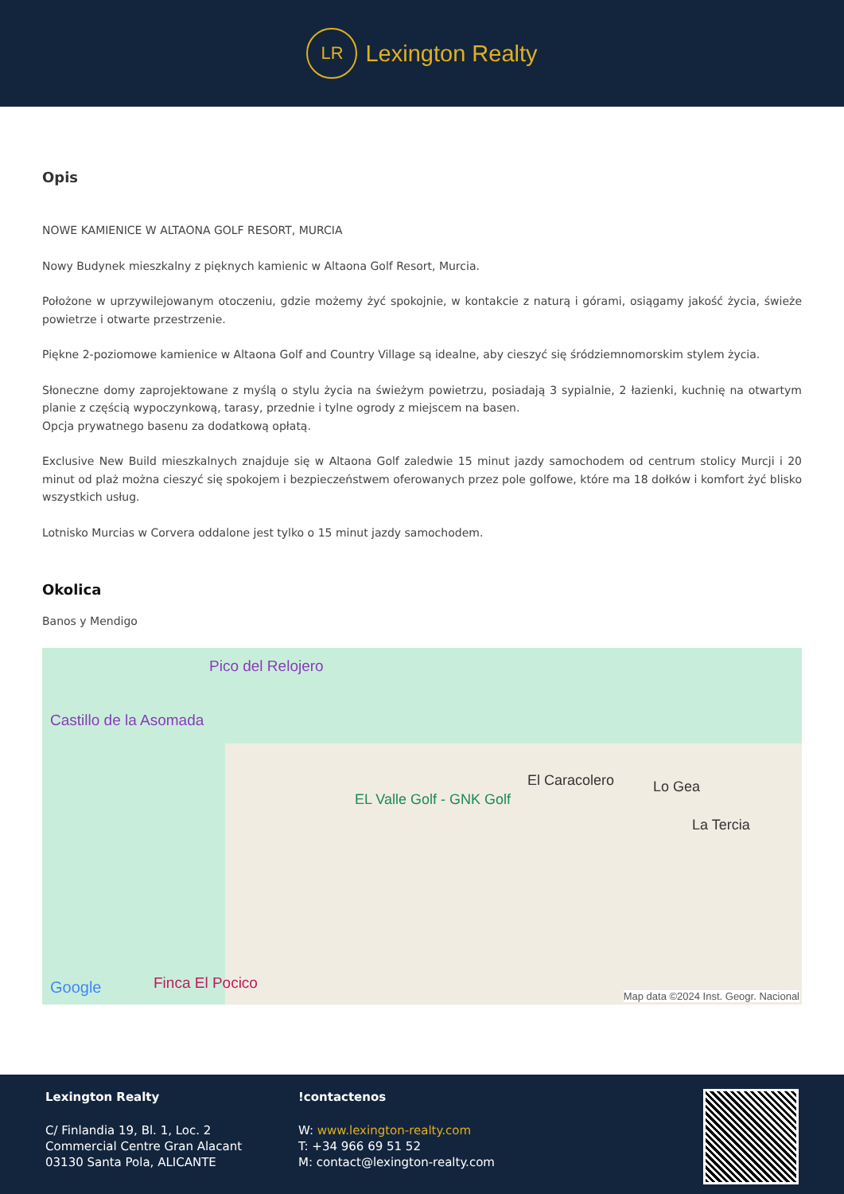LR
Lexington Realty
Opis
NOWE KAMIENICE W ALTAONA GOLF RESORT, MURCIA
Nowy Budynek mieszkalny z pięknych kamienic w Altaona Golf Resort, Murcia.
Położone w uprzywilejowanym otoczeniu, gdzie możemy żyć spokojnie, w kontakcie z naturą i górami, osiągamy jakość życia, świeże powietrze i otwarte przestrzenie.
Piękne 2-poziomowe kamienice w Altaona Golf and Country Village są idealne, aby cieszyć się śródziemnomorskim stylem życia.
Słoneczne domy zaprojektowane z myślą o stylu życia na świeżym powietrzu, posiadają 3 sypialnie, 2 łazienki, kuchnię na otwartym planie z częścią wypoczynkową, tarasy, przednie i tylne ogrody z miejscem na basen.
Opcja prywatnego basenu za dodatkową opłatą.
Exclusive New Build mieszkalnych znajduje się w Altaona Golf zaledwie 15 minut jazdy samochodem od centrum stolicy Murcji i 20 minut od plaż można cieszyć się spokojem i bezpieczeństwem oferowanych przez pole golfowe, które ma 18 dołków i komfort żyć blisko wszystkich usług.
Lotnisko Murcias w Corvera oddalone jest tylko o 15 minut jazdy samochodem.
Okolica
Banos y Mendigo
Pico del Relojero
Castillo de la Asomada
El Caracolero Lo Gea
La Tercia
EL Valle Golf - GNK Golf
Google Finca El Pocico
Map data ©2024 Inst. Geogr. Nacional
Lexington Realty
C/ Finlandia 19, Bl. 1, Loc. 2
Commercial Centre Gran Alacant
03130 Santa Pola, ALICANTE
!contactenos
W: www.lexington-realty.com
T: +34 966 69 51 52
M: contact@lexington-realty.com